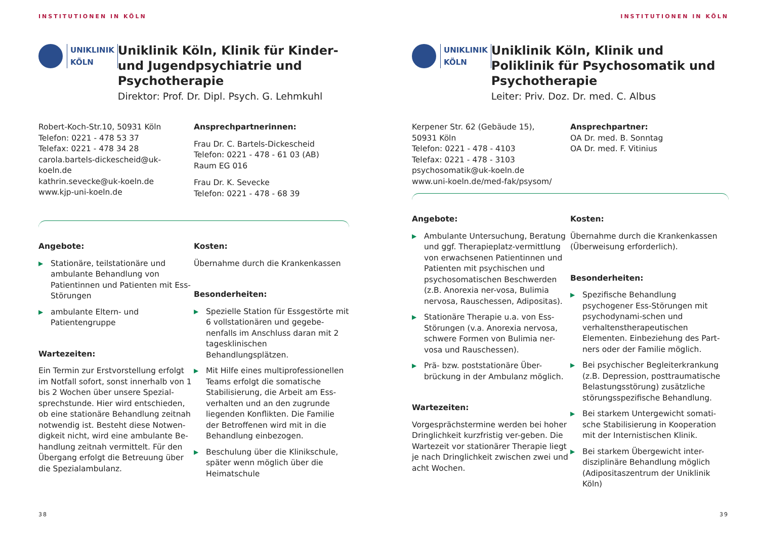INSTITUTIONEN IN KÖLN
UNIKLINIK
KÖLN
Uniklinik Köln, Klinik für Kinder- und Jugendpsychiatrie und Psychotherapie
Direktor: Prof. Dr. Dipl. Psych. G. Lehmkuhl
Robert-Koch-Str.10, 50931 Köln
Telefon: 0221 - 478 53 37
Telefax: 0221 - 478 34 28
carola.bartels-dickescheid@uk-koeln.de
kathrin.sevecke@uk-koeln.de
www.kjp-uni-koeln.de
Ansprechpartnerinnen:
Frau Dr. C. Bartels-Dickescheid
Telefon: 0221 - 478 - 61 03 (AB)
Raum EG 016
Frau Dr. K. Sevecke
Telefon: 0221 - 478 - 68 39
Angebote:
▶ Stationäre, teilstationäre und ambulante Behandlung von Patientinnen und Patienten mit Ess-Störungen
▶ ambulante Eltern- und Patientengruppe
Wartezeiten:
Ein Termin zur Erstvorstellung erfolgt im Notfall sofort, sonst innerhalb von 1 bis 2 Wochen über unsere Spezial-sprechstunde. Hier wird entschieden, ob eine stationäre Behandlung zeitnah notwendig ist. Besteht diese Notwen-digkeit nicht, wird eine ambulante Be-handlung zeitnah vermittelt. Für den Übergang erfolgt die Betreuung über die Spezialambulanz.
Kosten:
Übernahme durch die Krankenkassen
Besonderheiten:
▶ Spezielle Station für Essgestörte mit 6 vollstationären und gegebe-nenfalls im Anschluss daran mit 2 tagesklinischen Behandlungsplätzen.
▶ Mit Hilfe eines multiprofessionellen Teams erfolgt die somatische Stabilisierung, die Arbeit am Ess-verhalten und an den zugrunde liegenden Konflikten. Die Familie der Betroffenen wird mit in die Behandlung einbezogen.
▶ Beschulung über die Klinikschule, später wenn möglich über die Heimatschule
38
INSTITUTIONEN IN KÖLN
UNIKLINIK
KÖLN
Uniklinik Köln, Klinik und Poliklinik für Psychosomatik und Psychotherapie
Leiter: Priv. Doz. Dr. med. C. Albus
Kerpener Str. 62 (Gebäude 15),
50931 Köln
Telefon: 0221 - 478 - 4103
Telefax: 0221 - 478 - 3103
psychosomatik@uk-koeln.de
www.uni-koeln.de/med-fak/psysom/
Ansprechpartner:
OA Dr. med. B. Sonntag
OA Dr. med. F. Vitinius
Angebote:
▶ Ambulante Untersuchung, Beratung und ggf. Therapieplatz-vermittlung von erwachsenen Patientinnen und Patienten mit psychischen und psychosomatischen Beschwerden (z.B. Anorexia ner-vosa, Bulimia nervosa, Rauschessen, Adipositas).
▶ Stationäre Therapie u.a. von Ess-Störungen (v.a. Anorexia nervosa, schwere Formen von Bulimia ner-vosa und Rauschessen).
▶ Prä- bzw. poststationäre Über-brückung in der Ambulanz möglich.
Wartezeiten:
Vorgesprächstermine werden bei hoher Dringlichkeit kurzfristig ver-geben. Die Wartezeit vor stationärer Therapie liegt je nach Dringlichkeit zwischen zwei und acht Wochen.
Kosten:
Übernahme durch die Krankenkassen (Überweisung erforderlich).
Besonderheiten:
▶ Spezifische Behandlung psychogener Ess-Störungen mit psychodynami-schen und verhaltenstherapeutischen Elementen. Einbeziehung des Part-ners oder der Familie möglich.
▶ Bei psychischer Begleiterkrankung (z.B. Depression, posttraumatische Belastungsstörung) zusätzliche störungsspezifische Behandlung.
▶ Bei starkem Untergewicht somati-sche Stabilisierung in Kooperation mit der Internistischen Klinik.
▶ Bei starkem Übergewicht inter-disziplinäre Behandlung möglich (Adipositaszentrum der Uniklinik Köln)
39